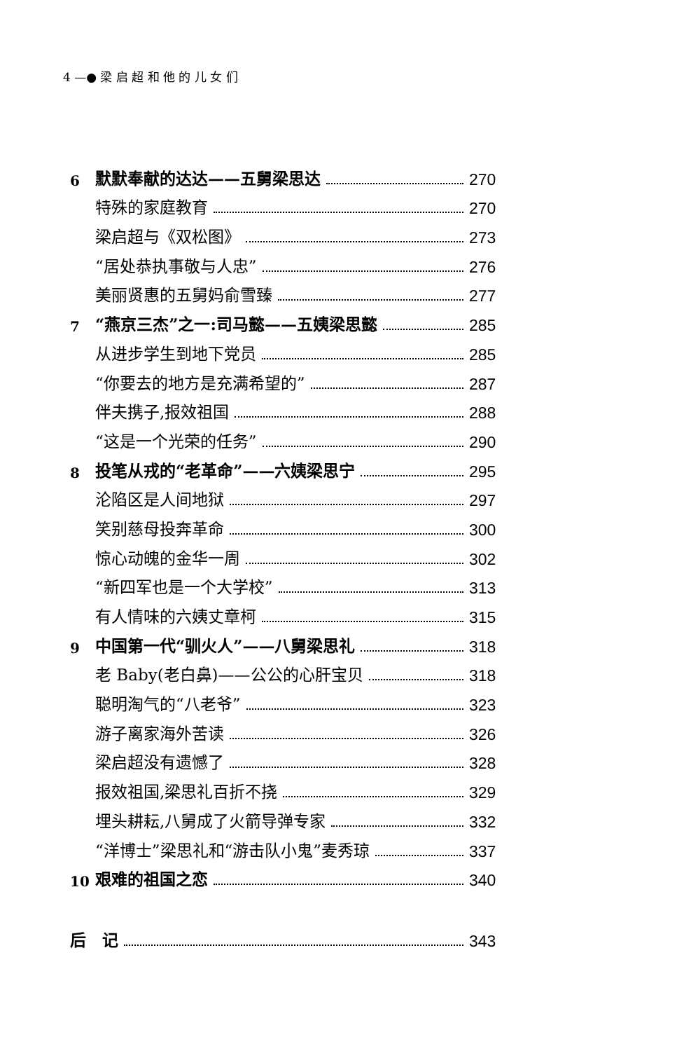4 —● 梁 启 超 和 他 的 儿 女 们
6 默默奉献的达达——五舅梁思达 270
特殊的家庭教育 270
梁启超与《双松图》 273
“居处恭执事敬与人忠” 276
美丽贤惠的五舅妈俞雪臻 277
7 “燕京三杰”之一:司马懿——五姨梁思懿 285
从进步学生到地下党员 285
“你要去的地方是充满希望的” 287
伴夫携子,报效祖国 288
“这是一个光荣的任务” 290
8 投笔从戎的“老革命”——六姨梁思宁 295
沦陷区是人间地狱 297
笑别慈母投奔革命 300
惊心动魄的金华一周 302
“新四军也是一个大学校” 313
有人情味的六姨丈章柯 315
9 中国第一代“驯火人”——八舅梁思礼 318
老 Baby(老白鼻)——公公的心肝宝贝 318
聪明淘气的“八老爷” 323
游子离家海外苦读 326
梁启超没有遗憾了 328
报效祖国,梁思礼百折不挠 329
埋头耕耘,八舅成了火箭导弹专家 332
“洋博士”梁思礼和“游击队小鬼”麦秀琼 337
10 艰难的祖国之恋 340
后　记 343